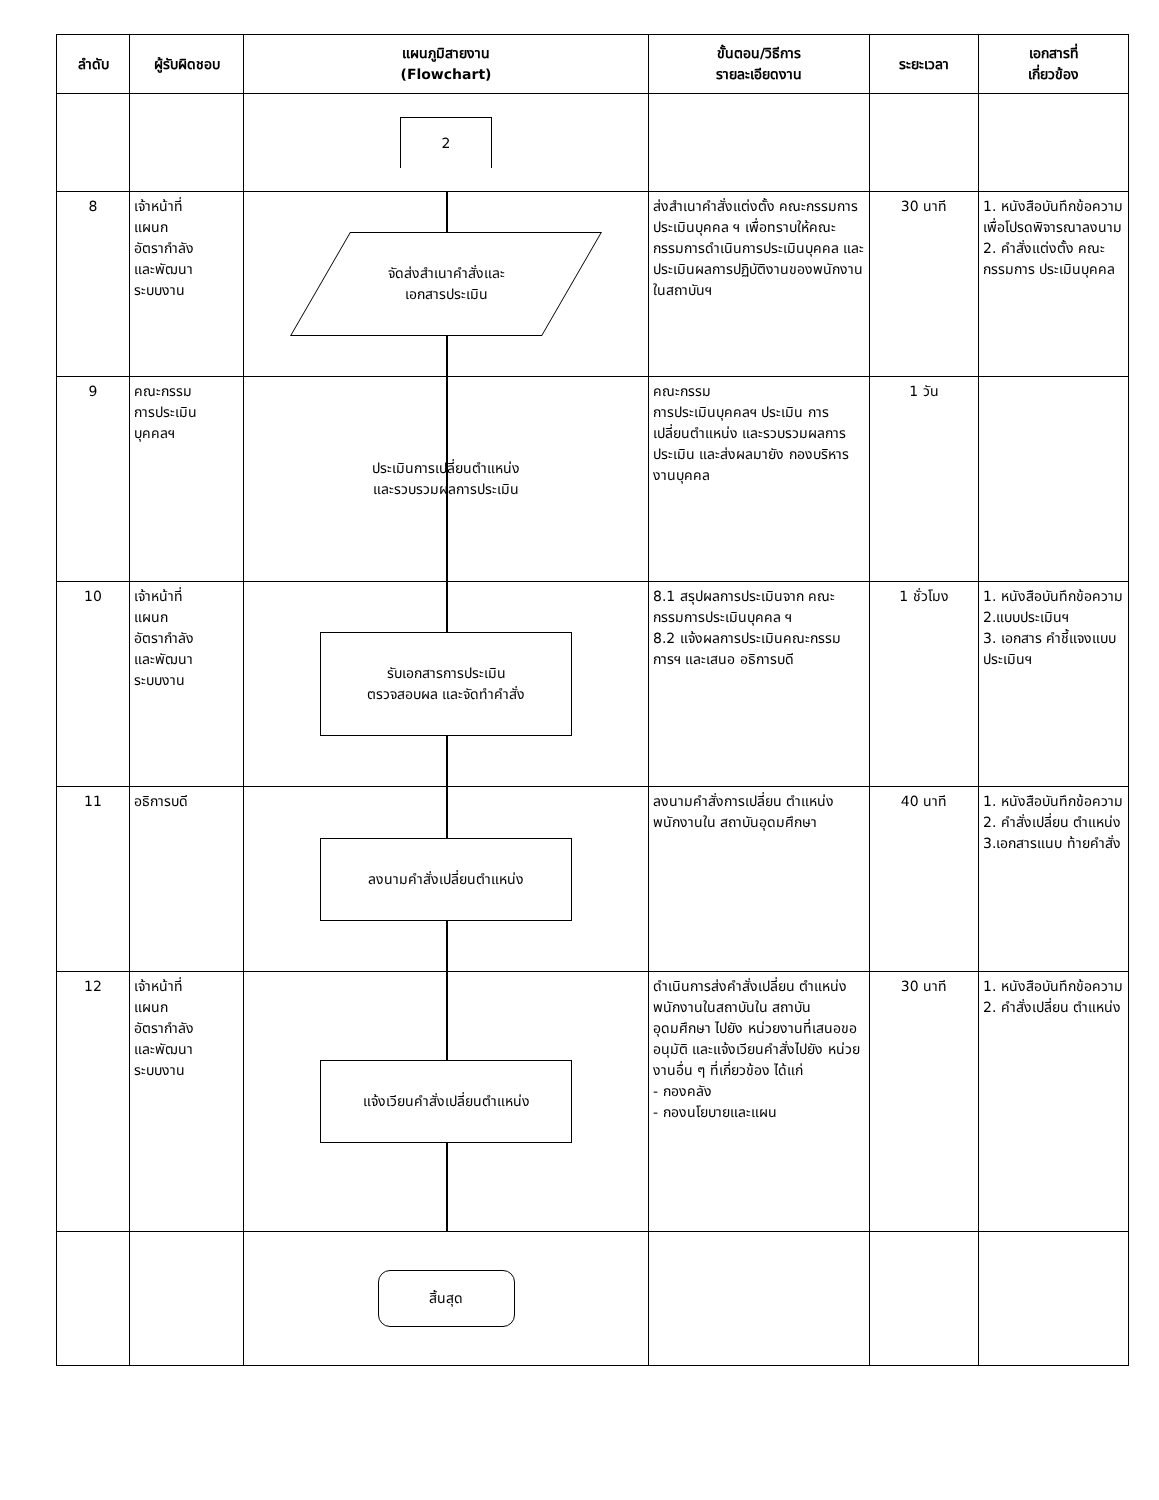| ลำดับ | ผู้รับผิดชอบ | แผนภูมิสายงาน (Flowchart) | ขั้นตอน/วิธีการ รายละเอียดงาน | ระยะเวลา | เอกสารที่ เกี่ยวข้อง |
| --- | --- | --- | --- | --- | --- |
| | | 2 | | | |
| 8 | เจ้าหน้าที่ แผนก อัตรากำลัง และพัฒนา ระบบงาน | จัดส่งสำเนาคำสั่งและ เอกสารประเมิน | ส่งสำเนาคำสั่งแต่งตั้ง คณะกรรมการประเมินบุคคล ฯ เพื่อทราบให้คณะกรรมการดำเนินการประเมินบุคคล และประเมินผลการปฏิบัติงานของพนักงานในสถาบันฯ | 30 นาที | 1. หนังสือบันทึกข้อความเพื่อโปรดพิจารณาลงนาม 2. คำสั่งแต่งตั้ง คณะกรรมการ ประเมินบุคคล |
| 9 | คณะกรรม การประเมิน บุคคลฯ | ประเมินการเปลี่ยนตำแหน่ง และรวบรวมผลการประเมิน | คณะกรรม การประเมินบุคคลฯ ประเมิน การเปลี่ยนตำแหน่ง และรวบรวมผลการประเมิน และส่งผลมายัง กองบริหารงานบุคคล | 1 วัน | |
| 10 | เจ้าหน้าที่ แผนก อัตรากำลัง และพัฒนา ระบบงาน | รับเอกสารการประเมิน ตรวจสอบผล และจัดทำคำสั่ง | 8.1 สรุปผลการประเมินจาก คณะกรรมการประเมินบุคคล ฯ 8.2 แจ้งผลการประเมินคณะกรรมการฯ และเสนอ อธิการบดี | 1 ชั่วโมง | 1. หนังสือบันทึกข้อความ 2.แบบประเมินฯ 3. เอกสาร คำชี้แจงแบบ ประเมินฯ |
| 11 | อธิการบดี | ลงนามคำสั่งเปลี่ยนตำแหน่ง | ลงนามคำสั่งการเปลี่ยน ตำแหน่งพนักงานใน สถาบันอุดมศึกษา | 40 นาที | 1. หนังสือบันทึกข้อความ 2. คำสั่งเปลี่ยน ตำแหน่ง 3.เอกสารแนบ ท้ายคำสั่ง |
| 12 | เจ้าหน้าที่ แผนก อัตรากำลัง และพัฒนา ระบบงาน | แจ้งเวียนคำสั่งเปลี่ยนตำแหน่ง | ดำเนินการส่งคำสั่งเปลี่ยน ตำแหน่งพนักงานในสถาบันใน สถาบันอุดมศึกษา ไปยัง หน่วยงานที่เสนอขออนุมัติ และแจ้งเวียนคำสั่งไปยัง หน่วยงานอื่น ๆ ที่เกี่ยวข้อง ได้แก่ - กองคลัง - กองนโยบายและแผน | 30 นาที | 1. หนังสือบันทึกข้อความ 2. คำสั่งเปลี่ยน ตำแหน่ง |
| | | สิ้นสุด | | | |